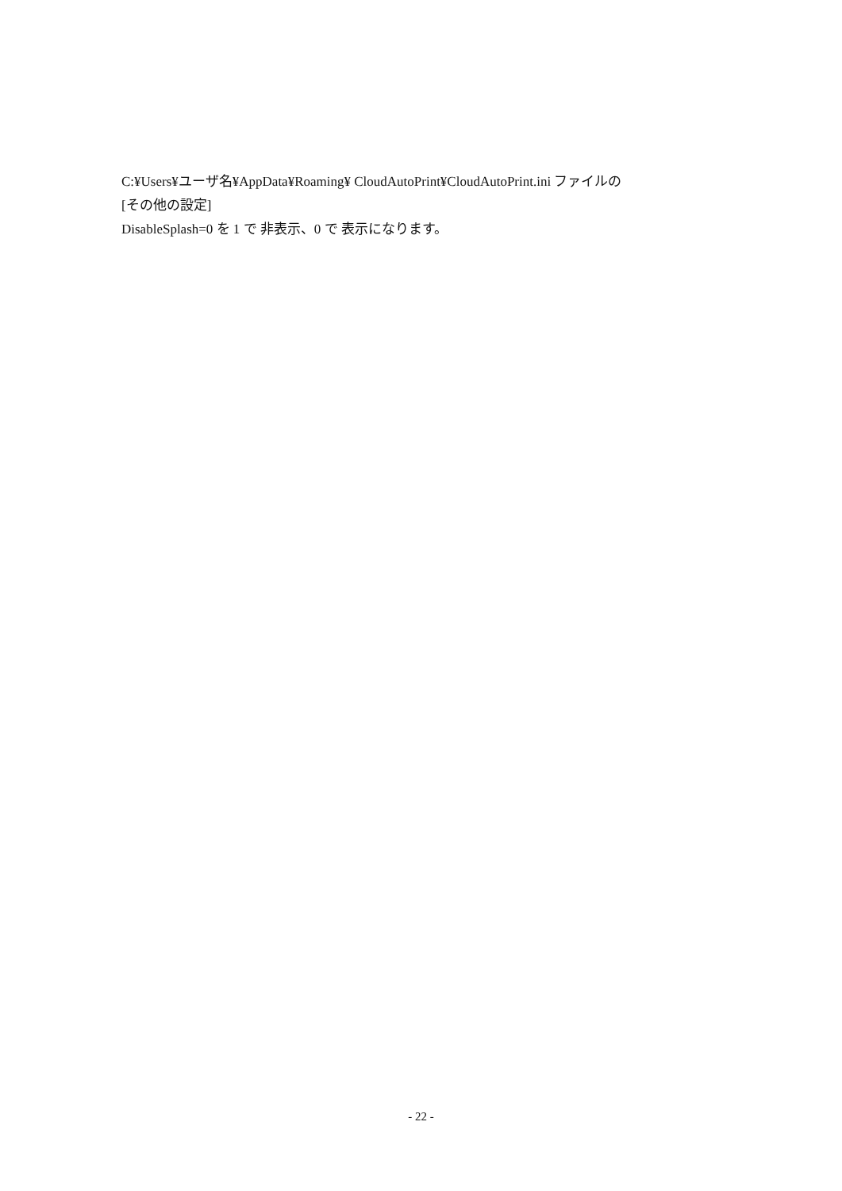C:¥Users¥ユーザ名¥AppData¥Roaming¥ CloudAutoPrint¥CloudAutoPrint.ini ファイルの
[その他の設定]
DisableSplash=0 を 1 で 非表示、0 で 表示になります。
- 22 -